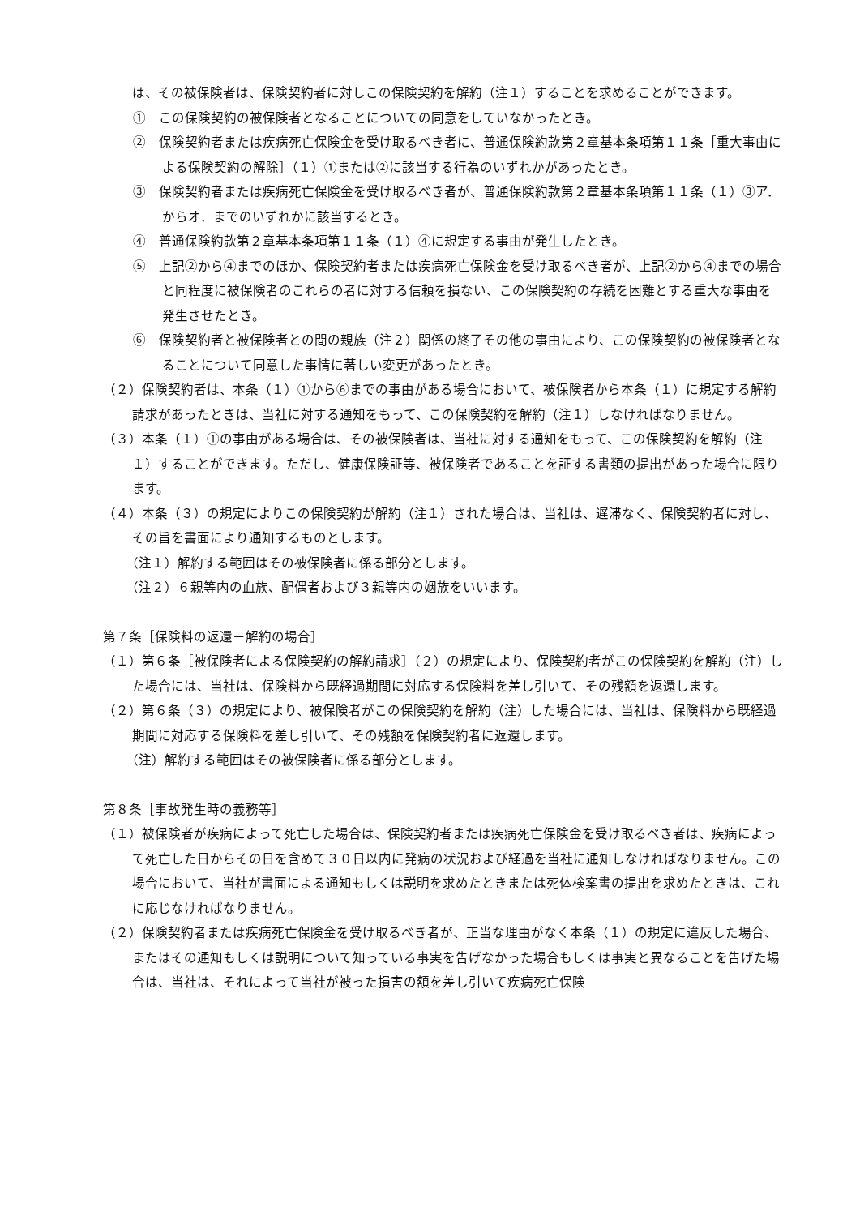は、その被保険者は、保険契約者に対しこの保険契約を解約（注１）することを求めることができます。
①　この保険契約の被保険者となることについての同意をしていなかったとき。
②　保険契約者または疾病死亡保険金を受け取るべき者に、普通保険約款第２章基本条項第１１条［重大事由による保険契約の解除］（１）①または②に該当する行為のいずれかがあったとき。
③　保険契約者または疾病死亡保険金を受け取るべき者が、普通保険約款第２章基本条項第１１条（１）③ア．からオ．までのいずれかに該当するとき。
④　普通保険約款第２章基本条項第１１条（１）④に規定する事由が発生したとき。
⑤　上記②から④までのほか、保険契約者または疾病死亡保険金を受け取るべき者が、上記②から④までの場合と同程度に被保険者のこれらの者に対する信頼を損ない、この保険契約の存続を困難とする重大な事由を発生させたとき。
⑥　保険契約者と被保険者との間の親族（注２）関係の終了その他の事由により、この保険契約の被保険者となることについて同意した事情に著しい変更があったとき。
（２）保険契約者は、本条（１）①から⑥までの事由がある場合において、被保険者から本条（１）に規定する解約請求があったときは、当社に対する通知をもって、この保険契約を解約（注１）しなければなりません。
（３）本条（１）①の事由がある場合は、その被保険者は、当社に対する通知をもって、この保険契約を解約（注１）することができます。ただし、健康保険証等、被保険者であることを証する書類の提出があった場合に限ります。
（４）本条（３）の規定によりこの保険契約が解約（注１）された場合は、当社は、遅滞なく、保険契約者に対し、その旨を書面により通知するものとします。
（注１）解約する範囲はその被保険者に係る部分とします。
（注２）６親等内の血族、配偶者および３親等内の姻族をいいます。
第７条［保険料の返還－解約の場合］
（１）第６条［被保険者による保険契約の解約請求］（２）の規定により、保険契約者がこの保険契約を解約（注）した場合には、当社は、保険料から既経過期間に対応する保険料を差し引いて、その残額を返還します。
（２）第６条（３）の規定により、被保険者がこの保険契約を解約（注）した場合には、当社は、保険料から既経過期間に対応する保険料を差し引いて、その残額を保険契約者に返還します。
（注）解約する範囲はその被保険者に係る部分とします。
第８条［事故発生時の義務等］
（１）被保険者が疾病によって死亡した場合は、保険契約者または疾病死亡保険金を受け取るべき者は、疾病によって死亡した日からその日を含めて３０日以内に発病の状況および経過を当社に通知しなければなりません。この場合において、当社が書面による通知もしくは説明を求めたときまたは死体検案書の提出を求めたときは、これに応じなければなりません。
（２）保険契約者または疾病死亡保険金を受け取るべき者が、正当な理由がなく本条（１）の規定に違反した場合、またはその通知もしくは説明について知っている事実を告げなかった場合もしくは事実と異なることを告げた場合は、当社は、それによって当社が被った損害の額を差し引いて疾病死亡保険